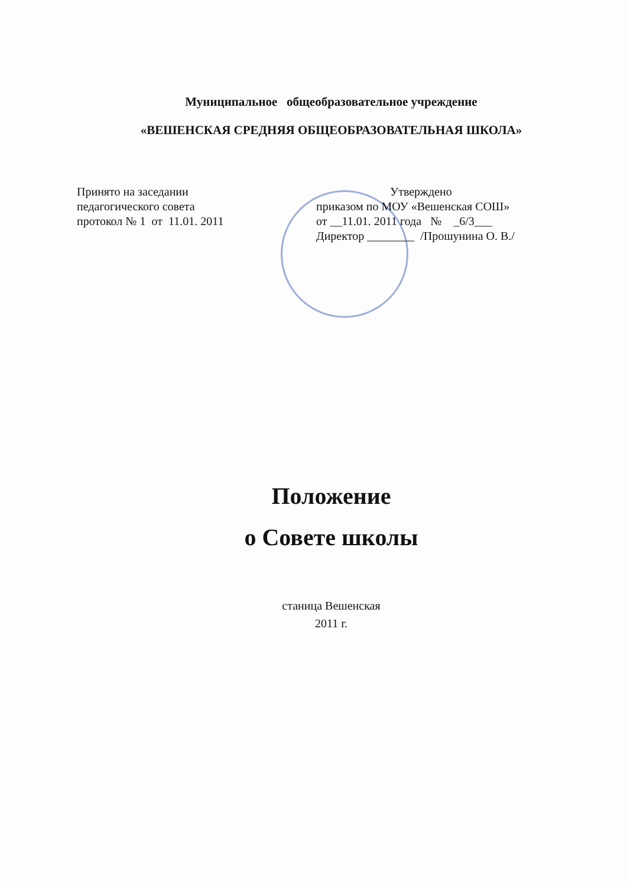Муниципальное общеобразовательное учреждение
«ВЕШЕНСКАЯ СРЕДНЯЯ ОБЩЕОБРАЗОВАТЕЛЬНАЯ ШКОЛА»
Принято на заседании
педагогического совета
протокол № 1 от 11.01. 2011
Утверждено
приказом по МОУ «Вешенская СОШ»
от __11.01. 2011 года № _6/3___
Директор ________ /Прошунина О. В./
Положение
о Совете школы
станица Вешенская
2011 г.